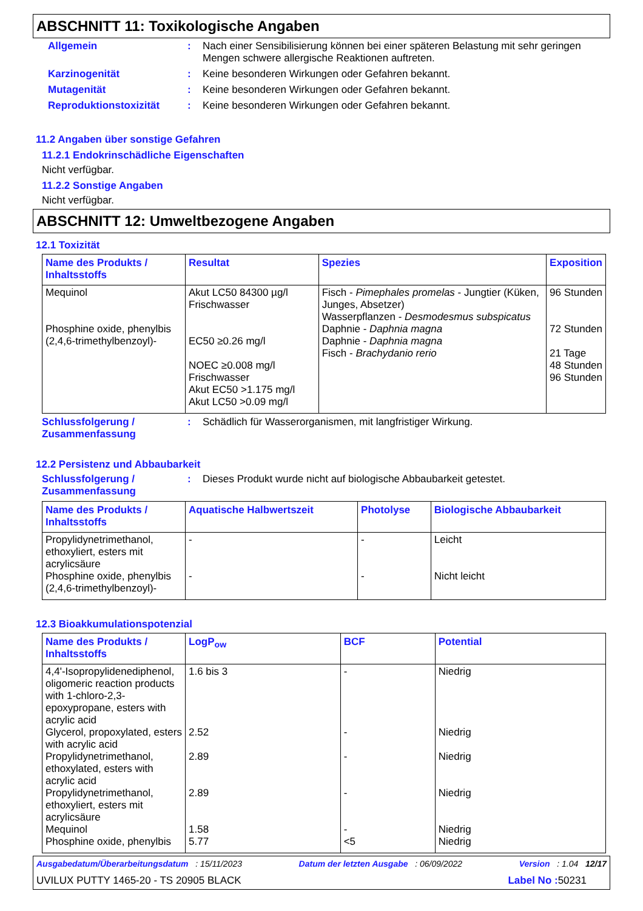ABSCHNITT 11: Toxikologische Angaben
Allgemein : Nach einer Sensibilisierung können bei einer späteren Belastung mit sehr geringen Mengen schwere allergische Reaktionen auftreten.
Karzinogenität : Keine besonderen Wirkungen oder Gefahren bekannt.
Mutagenität : Keine besonderen Wirkungen oder Gefahren bekannt.
Reproduktionstoxizität : Keine besonderen Wirkungen oder Gefahren bekannt.
11.2 Angaben über sonstige Gefahren
11.2.1 Endokrinschädliche Eigenschaften
Nicht verfügbar.
11.2.2 Sonstige Angaben
Nicht verfügbar.
ABSCHNITT 12: Umweltbezogene Angaben
12.1 Toxizität
| Name des Produkts / Inhaltsstoffs | Resultat | Spezies | Exposition |
| --- | --- | --- | --- |
| Mequinol Phosphine oxide, phenylbis (2,4,6-trimethylbenzoyl)- | Akut LC50 84300 µg/l Frischwasser EC50 ≥0.26 mg/l NOEC ≥0.008 mg/l Frischwasser Akut EC50 >1.175 mg/l Akut LC50 >0.09 mg/l | Fisch - Pimephales promelas - Jungtier (Küken, Junges, Absetzer) Wasserpflanzen - Desmodesmus subspicatus Daphnie - Daphnia magna Daphnie - Daphnia magna Fisch - Brachydanio rerio | 96 Stunden 72 Stunden 21 Tage 48 Stunden 96 Stunden |
Schlussfolgerung / Zusammenfassung
: Schädlich für Wasserorganismen, mit langfristiger Wirkung.
12.2 Persistenz und Abbaubarkeit
Schlussfolgerung / Zusammenfassung
: Dieses Produkt wurde nicht auf biologische Abbaubarkeit getestet.
| Name des Produkts / Inhaltsstoffs | Aquatische Halbwertszeit | Photolyse | Biologische Abbaubarkeit |
| --- | --- | --- | --- |
| Propylidynetrimethanol, ethoxyliert, esters mit acrylicsäure Phosphine oxide, phenylbis (2,4,6-trimethylbenzoyl)- | - - | - - | Leicht Nicht leicht |
12.3 Bioakkumulationspotenzial
| Name des Produkts / Inhaltsstoffs | LogP<sub>ow</sub> | BCF | Potential |
| --- | --- | --- | --- |
| 4,4'-Isopropylidenediphenol, oligomeric reaction products with 1-chloro-2,3-epoxypropane, esters with acrylic acid Glycerol, propoxylated, esters with acrylic acid Propylidynetrimethanol, ethoxylated, esters with acrylic acid Propylidynetrimethanol, ethoxyliert, esters mit acrylicsäure Mequinol Phosphine oxide, phenylbis | 1.6 bis 3 2.52 2.89 2.89 1.58 5.77 | - - - - - <5 | Niedrig Niedrig Niedrig Niedrig Niedrig Niedrig |
Ausgabedatum/Überarbeitungsdatum : 15/11/2023 Datum der letzten Ausgabe : 06/09/2022 Version : 1.04 12/17
UVILUX PUTTY 1465-20 - TS 20905 BLACK Label No : 50231